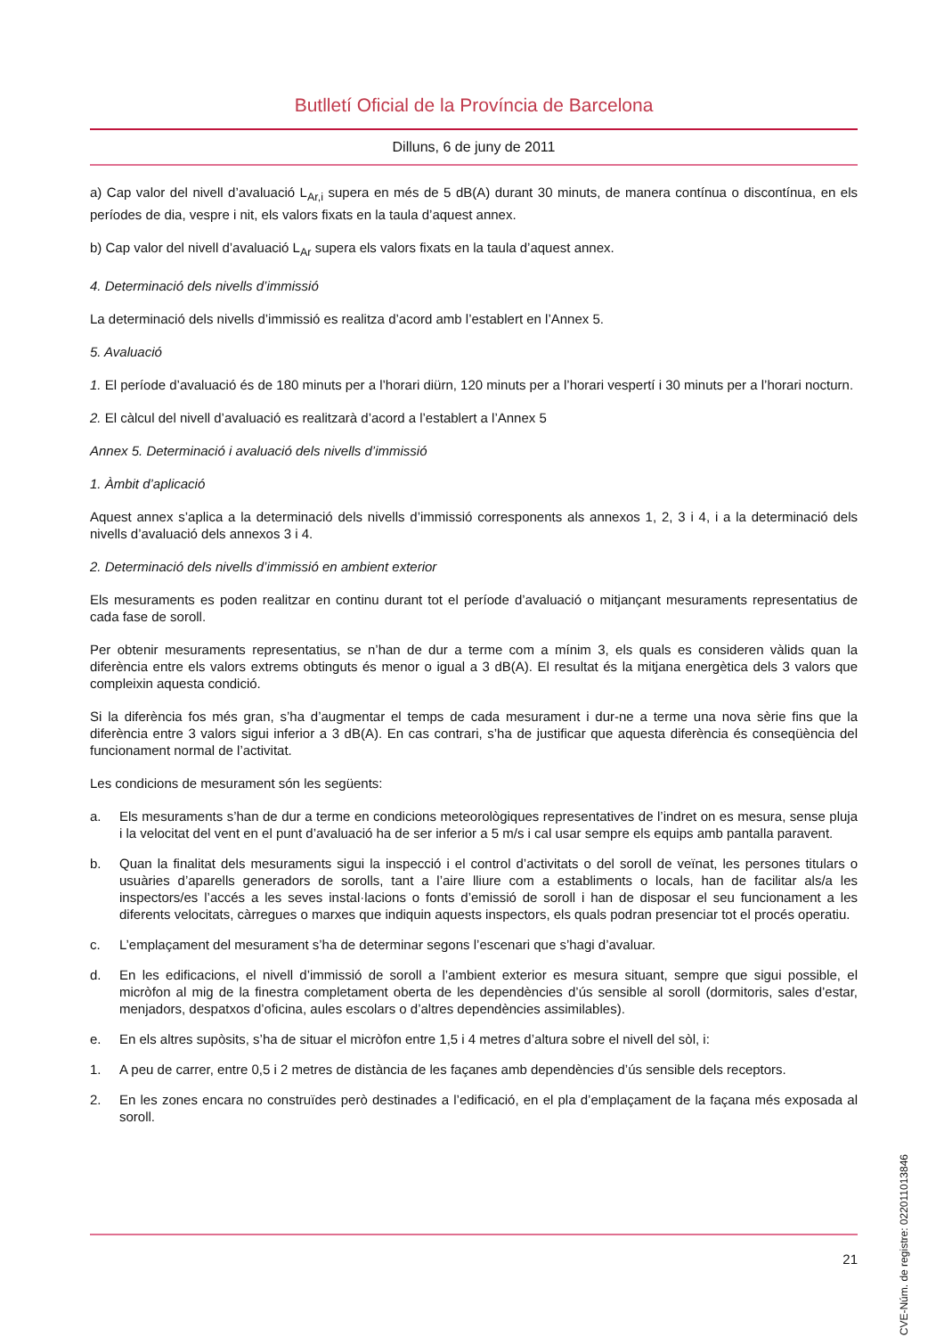Butlletí Oficial de la Província de Barcelona
Dilluns, 6 de juny de 2011
a) Cap valor del nivell d’avaluació L<sub>Ar,i</sub> supera en més de 5 dB(A) durant 30 minuts, de manera contínua o discontínua, en els períodes de dia, vespre i nit, els valors fixats en la taula d’aquest annex.
b) Cap valor del nivell d’avaluació L<sub>Ar</sub> supera els valors fixats en la taula d’aquest annex.
4. Determinació dels nivells d’immissió
La determinació dels nivells d’immissió es realitza d’acord amb l’establert en l’Annex 5.
5. Avaluació
1. El període d’avaluació és de 180 minuts per a l’horari diürn, 120 minuts per a l’horari vespertí i 30 minuts per a l’horari nocturn.
2. El càlcul del nivell d’avaluació es realitzarà d’acord a l’establert a l’Annex 5
Annex 5. Determinació i avaluació dels nivells d’immissió
1. Àmbit d’aplicació
Aquest annex s’aplica a la determinació dels nivells d’immissió corresponents als annexos 1, 2, 3 i 4, i a la determinació dels nivells d’avaluació dels annexos 3 i 4.
2. Determinació dels nivells d’immissió en ambient exterior
Els mesuraments es poden realitzar en continu durant tot el període d’avaluació o mitjançant mesuraments representatius de cada fase de soroll.
Per obtenir mesuraments representatius, se n’han de dur a terme com a mínim 3, els quals es consideren vàlids quan la diferència entre els valors extrems obtinguts és menor o igual a 3 dB(A). El resultat és la mitjana energètica dels 3 valors que compleixin aquesta condició.
Si la diferència fos més gran, s’ha d’augmentar el temps de cada mesurament i dur-ne a terme una nova sèrie fins que la diferència entre 3 valors sigui inferior a 3 dB(A). En cas contrari, s’ha de justificar que aquesta diferència és conseqüència del funcionament normal de l’activitat.
Les condicions de mesurament són les següents:
a. Els mesuraments s’han de dur a terme en condicions meteorològiques representatives de l’indret on es mesura, sense pluja i la velocitat del vent en el punt d’avaluació ha de ser inferior a 5 m/s i cal usar sempre els equips amb pantalla paravent.
b. Quan la finalitat dels mesuraments sigui la inspecció i el control d’activitats o del soroll de veïnat, les persones titulars o usuàries d’aparells generadors de sorolls, tant a l’aire lliure com a establiments o locals, han de facilitar als/a les inspectors/es l’accés a les seves instal·lacions o fonts d’emissió de soroll i han de disposar el seu funcionament a les diferents velocitats, càrregues o marxes que indiquin aquests inspectors, els quals podran presenciar tot el procés operatiu.
c. L’emplaçament del mesurament s’ha de determinar segons l’escenari que s’hagi d’avaluar.
d. En les edificacions, el nivell d’immissió de soroll a l’ambient exterior es mesura situant, sempre que sigui possible, el micròfon al mig de la finestra completament oberta de les dependències d’ús sensible al soroll (dormitoris, sales d’estar, menjadors, despatxos d’oficina, aules escolars o d’altres dependències assimilables).
e. En els altres supòsits, s’ha de situar el micròfon entre 1,5 i 4 metres d’altura sobre el nivell del sòl, i:
1. A peu de carrer, entre 0,5 i 2 metres de distància de les façanes amb dependències d’ús sensible dels receptors.
2. En les zones encara no construïdes però destinades a l’edificació, en el pla d’emplaçament de la façana més exposada al soroll.
CVE-Núm. de registre: 022011013846
21